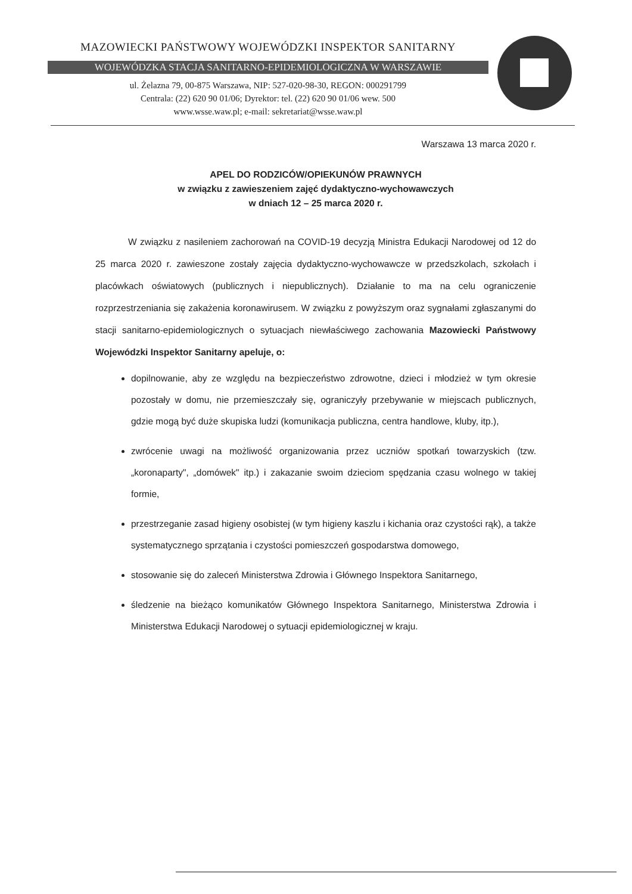MAZOWIECKI PAŃSTWOWY WOJEWÓDZKI INSPEKTOR SANITARNY
WOJEWÓDZKA STACJA SANITARNO-EPIDEMIOLOGICZNA W WARSZAWIE
ul. Żelazna 79, 00-875 Warszawa, NIP: 527-020-98-30, REGON: 000291799
Centrala: (22) 620 90 01/06; Dyrektor: tel. (22) 620 90 01/06 wew. 500
www.wsse.waw.pl; e-mail: sekretariat@wsse.waw.pl
Warszawa 13 marca 2020 r.
APEL DO RODZICÓW/OPIEKUNÓW PRAWNYCH
w związku z zawieszeniem zajęć dydaktyczno-wychowawczych
w dniach 12 – 25 marca 2020 r.
W związku z nasileniem zachorowań na COVID-19 decyzją Ministra Edukacji Narodowej od 12 do 25 marca 2020 r. zawieszone zostały zajęcia dydaktyczno-wychowawcze w przedszkolach, szkołach i placówkach oświatowych (publicznych i niepublicznych). Działanie to ma na celu ograniczenie rozprzestrzeniania się zakażenia koronawirusem. W związku z powyższym oraz sygnałami zgłaszanymi do stacji sanitarno-epidemiologicznych o sytuacjach niewłaściwego zachowania Mazowiecki Państwowy Wojewódzki Inspektor Sanitarny apeluje, o:
dopilnowanie, aby ze względu na bezpieczeństwo zdrowotne, dzieci i młodzież w tym okresie pozostały w domu, nie przemieszczały się, ograniczyły przebywanie w miejscach publicznych, gdzie mogą być duże skupiska ludzi (komunikacja publiczna, centra handlowe, kluby, itp.),
zwrócenie uwagi na możliwość organizowania przez uczniów spotkań towarzyskich (tzw. „koronaparty", „domówek" itp.) i zakazanie swoim dzieciom spędzania czasu wolnego w takiej formie,
przestrzeganie zasad higieny osobistej (w tym higieny kaszlu i kichania oraz czystości rąk), a także systematycznego sprzątania i czystości pomieszczeń gospodarstwa domowego,
stosowanie się do zaleceń Ministerstwa Zdrowia i Głównego Inspektora Sanitarnego,
śledzenie na bieżąco komunikatów Głównego Inspektora Sanitarnego, Ministerstwa Zdrowia i Ministerstwa Edukacji Narodowej o sytuacji epidemiologicznej w kraju.